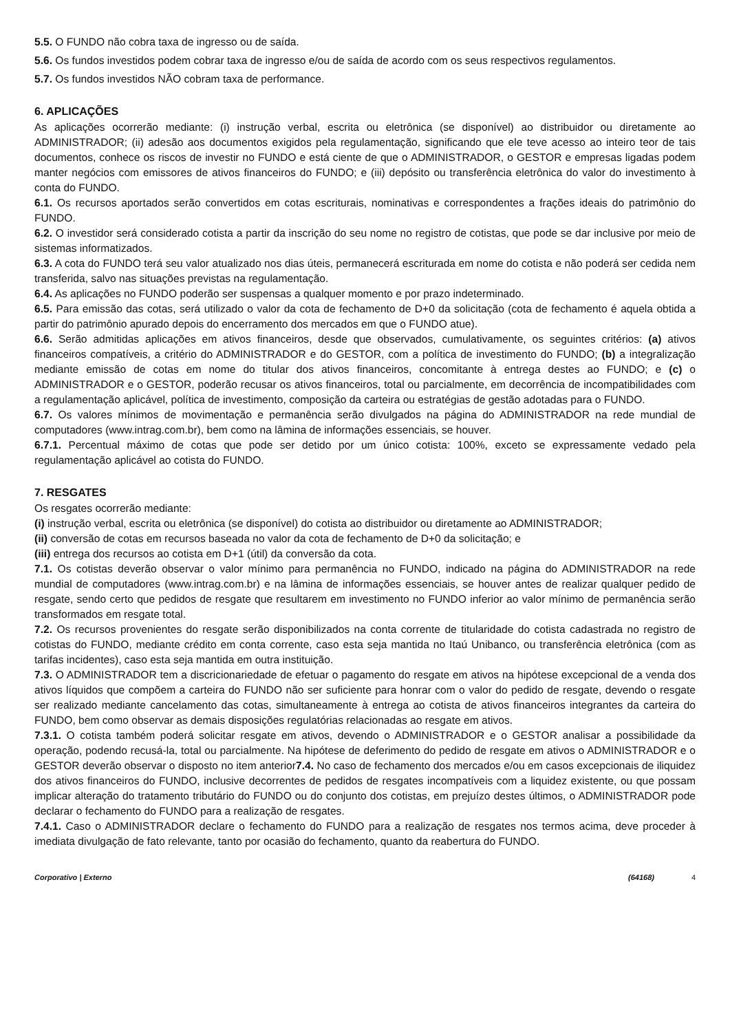5.5. O FUNDO não cobra taxa de ingresso ou de saída.
5.6. Os fundos investidos podem cobrar taxa de ingresso e/ou de saída de acordo com os seus respectivos regulamentos.
5.7. Os fundos investidos NÃO cobram taxa de performance.
6. APLICAÇÕES
As aplicações ocorrerão mediante: (i) instrução verbal, escrita ou eletrônica (se disponível) ao distribuidor ou diretamente ao ADMINISTRADOR; (ii) adesão aos documentos exigidos pela regulamentação, significando que ele teve acesso ao inteiro teor de tais documentos, conhece os riscos de investir no FUNDO e está ciente de que o ADMINISTRADOR, o GESTOR e empresas ligadas podem manter negócios com emissores de ativos financeiros do FUNDO; e (iii) depósito ou transferência eletrônica do valor do investimento à conta do FUNDO.
6.1. Os recursos aportados serão convertidos em cotas escriturais, nominativas e correspondentes a frações ideais do patrimônio do FUNDO.
6.2. O investidor será considerado cotista a partir da inscrição do seu nome no registro de cotistas, que pode se dar inclusive por meio de sistemas informatizados.
6.3. A cota do FUNDO terá seu valor atualizado nos dias úteis, permanecerá escriturada em nome do cotista e não poderá ser cedida nem transferida, salvo nas situações previstas na regulamentação.
6.4. As aplicações no FUNDO poderão ser suspensas a qualquer momento e por prazo indeterminado.
6.5. Para emissão das cotas, será utilizado o valor da cota de fechamento de D+0 da solicitação (cota de fechamento é aquela obtida a partir do patrimônio apurado depois do encerramento dos mercados em que o FUNDO atue).
6.6. Serão admitidas aplicações em ativos financeiros, desde que observados, cumulativamente, os seguintes critérios: (a) ativos financeiros compatíveis, a critério do ADMINISTRADOR e do GESTOR, com a política de investimento do FUNDO; (b) a integralização mediante emissão de cotas em nome do titular dos ativos financeiros, concomitante à entrega destes ao FUNDO; e (c) o ADMINISTRADOR e o GESTOR, poderão recusar os ativos financeiros, total ou parcialmente, em decorrência de incompatibilidades com a regulamentação aplicável, política de investimento, composição da carteira ou estratégias de gestão adotadas para o FUNDO.
6.7. Os valores mínimos de movimentação e permanência serão divulgados na página do ADMINISTRADOR na rede mundial de computadores (www.intrag.com.br), bem como na lâmina de informações essenciais, se houver.
6.7.1. Percentual máximo de cotas que pode ser detido por um único cotista: 100%, exceto se expressamente vedado pela regulamentação aplicável ao cotista do FUNDO.
7. RESGATES
Os resgates ocorrerão mediante:
(i) instrução verbal, escrita ou eletrônica (se disponível) do cotista ao distribuidor ou diretamente ao ADMINISTRADOR;
(ii) conversão de cotas em recursos baseada no valor da cota de fechamento de D+0 da solicitação; e
(iii) entrega dos recursos ao cotista em D+1 (útil) da conversão da cota.
7.1. Os cotistas deverão observar o valor mínimo para permanência no FUNDO, indicado na página do ADMINISTRADOR na rede mundial de computadores (www.intrag.com.br) e na lâmina de informações essenciais, se houver antes de realizar qualquer pedido de resgate, sendo certo que pedidos de resgate que resultarem em investimento no FUNDO inferior ao valor mínimo de permanência serão transformados em resgate total.
7.2. Os recursos provenientes do resgate serão disponibilizados na conta corrente de titularidade do cotista cadastrada no registro de cotistas do FUNDO, mediante crédito em conta corrente, caso esta seja mantida no Itaú Unibanco, ou transferência eletrônica (com as tarifas incidentes), caso esta seja mantida em outra instituição.
7.3. O ADMINISTRADOR tem a discricionariedade de efetuar o pagamento do resgate em ativos na hipótese excepcional de a venda dos ativos líquidos que compõem a carteira do FUNDO não ser suficiente para honrar com o valor do pedido de resgate, devendo o resgate ser realizado mediante cancelamento das cotas, simultaneamente à entrega ao cotista de ativos financeiros integrantes da carteira do FUNDO, bem como observar as demais disposições regulatórias relacionadas ao resgate em ativos.
7.3.1. O cotista também poderá solicitar resgate em ativos, devendo o ADMINISTRADOR e o GESTOR analisar a possibilidade da operação, podendo recusá-la, total ou parcialmente. Na hipótese de deferimento do pedido de resgate em ativos o ADMINISTRADOR e o GESTOR deverão observar o disposto no item anterior7.4. No caso de fechamento dos mercados e/ou em casos excepcionais de iliquidez dos ativos financeiros do FUNDO, inclusive decorrentes de pedidos de resgates incompatíveis com a liquidez existente, ou que possam implicar alteração do tratamento tributário do FUNDO ou do conjunto dos cotistas, em prejuízo destes últimos, o ADMINISTRADOR pode declarar o fechamento do FUNDO para a realização de resgates.
7.4.1. Caso o ADMINISTRADOR declare o fechamento do FUNDO para a realização de resgates nos termos acima, deve proceder à imediata divulgação de fato relevante, tanto por ocasião do fechamento, quanto da reabertura do FUNDO.
Corporativo | Externo (64168) 4